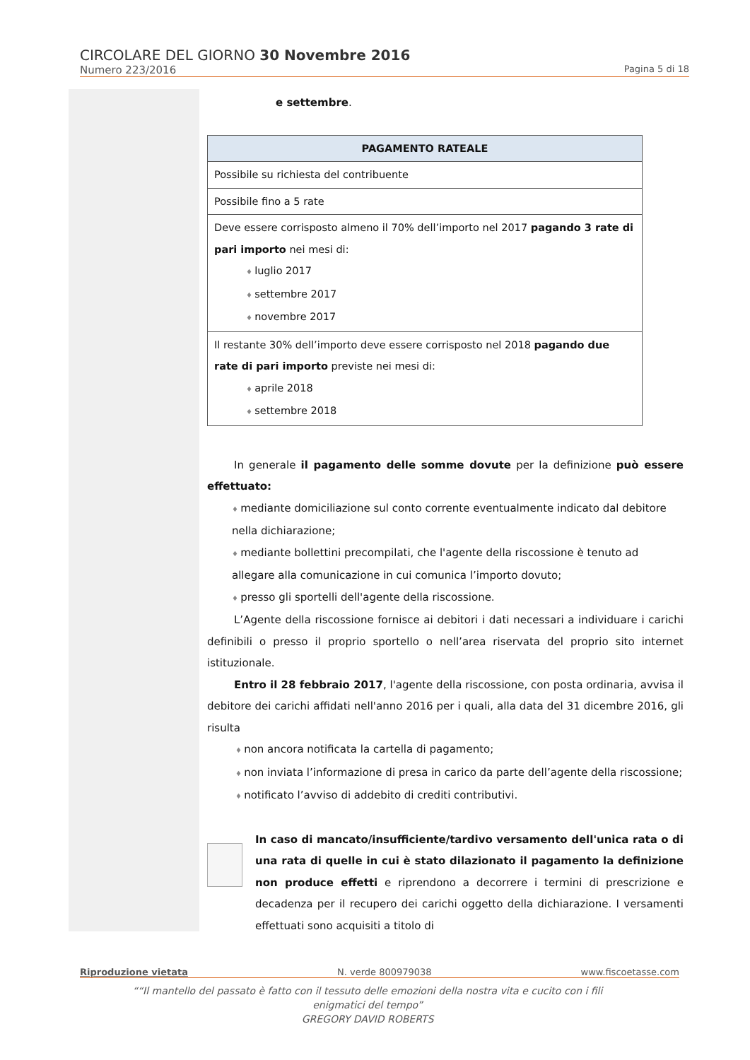CIRCOLARE DEL GIORNO 30 Novembre 2016
Numero 223/2016 Pagina 5 di 18
e settembre.
| PAGAMENTO RATEALE |
| --- |
| Possibile su richiesta del contribuente |
| Possibile fino a 5 rate |
| Deve essere corrisposto almeno il 70% dell’importo nel 2017 pagando 3 rate di pari importo nei mesi di: luglio 2017 settembre 2017 novembre 2017 |
| Il restante 30% dell’importo deve essere corrisposto nel 2018 pagando due rate di pari importo previste nei mesi di: aprile 2018 settembre 2018 |
In generale il pagamento delle somme dovute per la definizione può essere effettuato:
mediante domiciliazione sul conto corrente eventualmente indicato dal debitore nella dichiarazione;
mediante bollettini precompilati, che l'agente della riscossione è tenuto ad allegare alla comunicazione in cui comunica l’importo dovuto;
presso gli sportelli dell'agente della riscossione.
L’Agente della riscossione fornisce ai debitori i dati necessari a individuare i carichi definibili o presso il proprio sportello o nell’area riservata del proprio sito internet istituzionale.
Entro il 28 febbraio 2017, l'agente della riscossione, con posta ordinaria, avvisa il debitore dei carichi affidati nell'anno 2016 per i quali, alla data del 31 dicembre 2016, gli risulta
non ancora notificata la cartella di pagamento;
non inviata l’informazione di presa in carico da parte dell’agente della riscossione;
notificato l’avviso di addebito di crediti contributivi.
In caso di mancato/insufficiente/tardivo versamento dell'unica rata o di una rata di quelle in cui è stato dilazionato il pagamento la definizione non produce effetti e riprendono a decorrere i termini di prescrizione e decadenza per il recupero dei carichi oggetto della dichiarazione. I versamenti effettuati sono acquisiti a titolo di
Riproduzione vietata N. verde 800979038 www.fiscoetasse.com
““Il mantello del passato è fatto con il tessuto delle emozioni della nostra vita e cucito con i fili enigmatici del tempo”
GREGORY DAVID ROBERTS